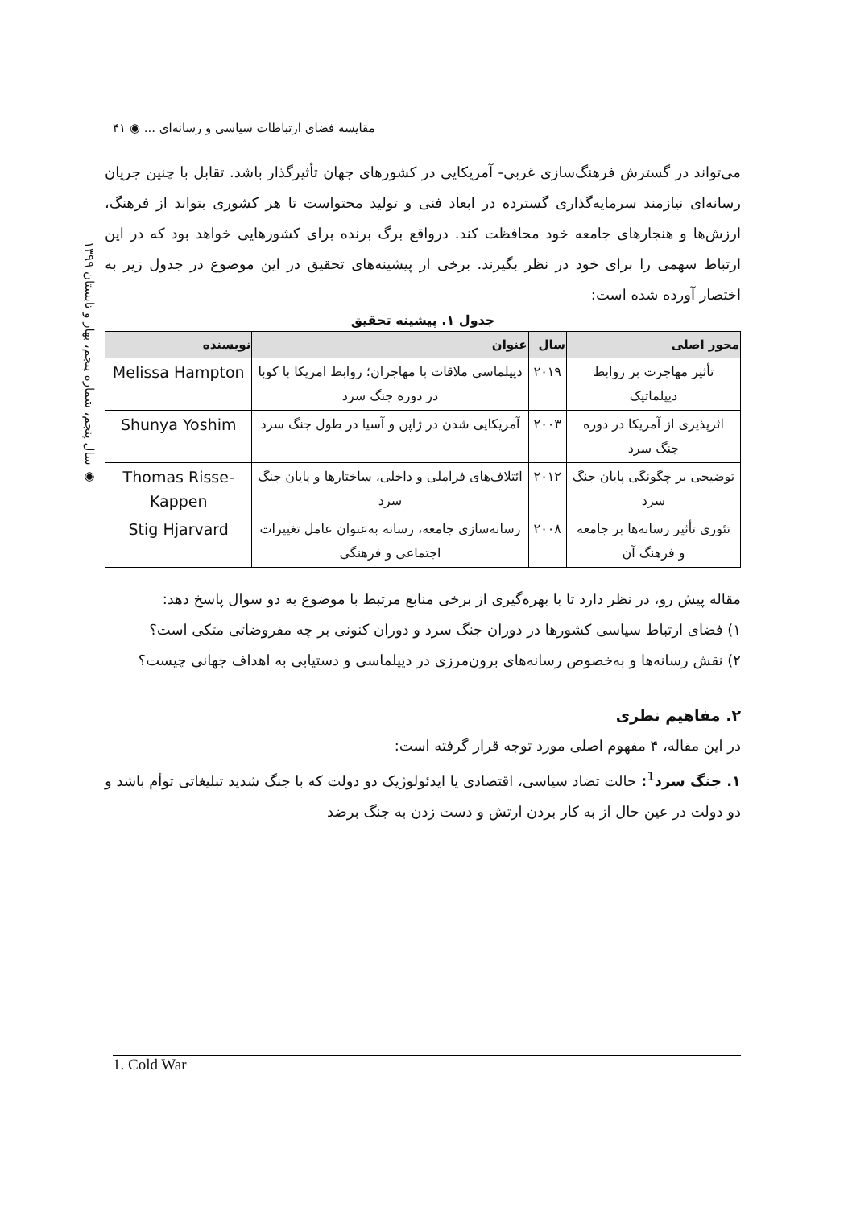مقایسه فضای ارتباطات سیاسی و رسانه‌ای ... ◉ ۴۱
◉ سال پنجم، شماره پنجم، بهار و تابستان ۱۳۹۹
می‌تواند در گسترش فرهنگ‌سازی غربی- آمریکایی در کشورهای جهان تأثیرگذار باشد. تقابل با چنین جریان رسانه‌ای نیازمند سرمایه‌گذاری گسترده در ابعاد فنی و تولید محتواست تا هر کشوری بتواند از فرهنگ، ارزش‌ها و هنجارهای جامعه خود محافظت کند. درواقع برگ برنده برای کشورهایی خواهد بود که در این ارتباط سهمی را برای خود در نظر بگیرند. برخی از پیشینه‌های تحقیق در این موضوع در جدول زیر به اختصار آورده شده است:
جدول ۱. پیشینه تحقیق
| محور اصلی | سال | عنوان | نویسنده |
| --- | --- | --- | --- |
| تأثیر مهاجرت بر روابط دیپلماتیک | ۲۰۱۹ | دیپلماسی ملاقات با مهاجران؛ روابط امریکا با کوبا در دوره جنگ سرد | Melissa Hampton |
| اثرپذیری از آمریکا در دوره جنگ سرد | ۲۰۰۳ | آمریکایی شدن در ژاپن و آسیا در طول جنگ سرد | Shunya Yoshim |
| توضیحی بر چگونگی پایان جنگ سرد | ۲۰۱۲ | ائتلاف‌های فراملی و داخلی، ساختارها و پایان جنگ سرد | Thomas Risse-Kappen |
| تئوری تأثیر رسانه‌ها بر جامعه و فرهنگ آن | ۲۰۰۸ | رسانه‌سازی جامعه، رسانه به‌عنوان عامل تغییرات اجتماعی و فرهنگی | Stig Hjarvard |
مقاله پیش رو، در نظر دارد تا با بهره‌گیری از برخی منابع مرتبط با موضوع به دو سوال پاسخ دهد:
۱) فضای ارتباط سیاسی کشورها در دوران جنگ سرد و دوران کنونی بر چه مفروضاتی متکی است؟
۲) نقش رسانه‌ها و به‌خصوص رسانه‌های برون‌مرزی در دیپلماسی و دستیابی به اهداف جهانی چیست؟
۲. مفاهیم نظری
در این مقاله، ۴ مفهوم اصلی مورد توجه قرار گرفته است:
۱. جنگ سرد<sup>1</sup>: حالت تضاد سیاسی، اقتصادی یا ایدئولوژیک دو دولت که با جنگ شدید تبلیغاتی توأم باشد و دو دولت در عین حال از به کار بردن ارتش و دست زدن به جنگ برضد
1. Cold War